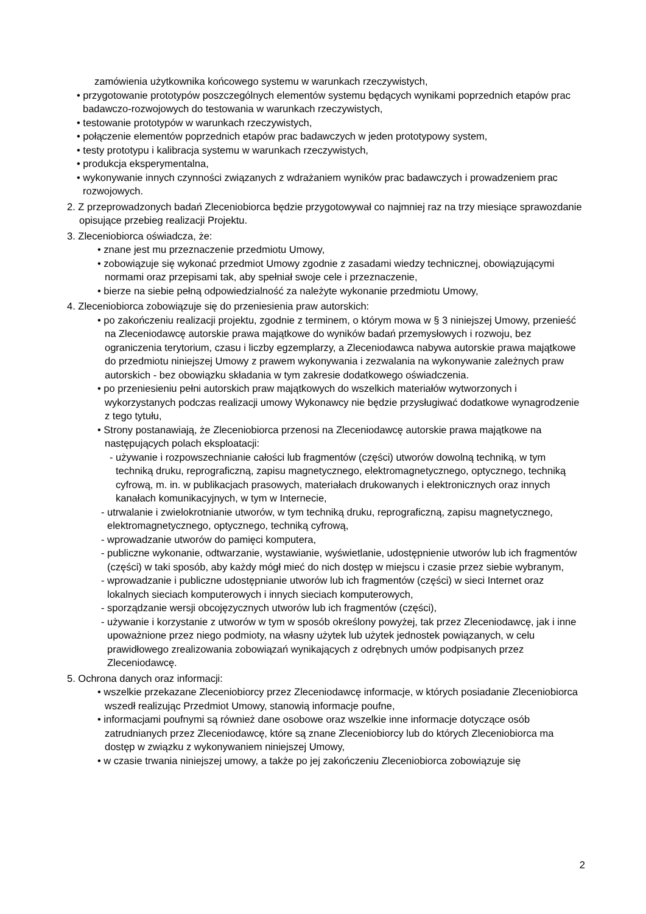zamówienia użytkownika końcowego systemu w warunkach rzeczywistych,
• przygotowanie prototypów poszczególnych elementów systemu będących wynikami poprzednich etapów prac badawczo-rozwojowych do testowania w warunkach rzeczywistych,
• testowanie prototypów w warunkach rzeczywistych,
• połączenie elementów poprzednich etapów prac badawczych w jeden prototypowy system,
• testy prototypu i kalibracja systemu w warunkach rzeczywistych,
• produkcja eksperymentalna,
• wykonywanie innych czynności związanych z wdrażaniem wyników prac badawczych i prowadzeniem prac rozwojowych.
2. Z przeprowadzonych badań Zleceniobiorca będzie przygotowywał co najmniej raz na trzy miesiące sprawozdanie opisujące przebieg realizacji Projektu.
3. Zleceniobiorca oświadcza, że:
• znane jest mu przeznaczenie przedmiotu Umowy,
• zobowiązuje się wykonać przedmiot Umowy zgodnie z zasadami wiedzy technicznej, obowiązującymi normami oraz przepisami tak, aby spełniał swoje cele i przeznaczenie,
• bierze na siebie pełną odpowiedzialność za należyte wykonanie przedmiotu Umowy,
4. Zleceniobiorca zobowiązuje się do przeniesienia praw autorskich:
• po zakończeniu realizacji projektu, zgodnie z terminem, o którym mowa w § 3 niniejszej Umowy, przenieść na Zleceniodawcę autorskie prawa majątkowe do wyników badań przemysłowych i rozwoju, bez ograniczenia terytorium, czasu i liczby egzemplarzy, a Zleceniodawca nabywa autorskie prawa majątkowe do przedmiotu niniejszej Umowy z prawem wykonywania i zezwalania na wykonywanie zależnych praw autorskich - bez obowiązku składania w tym zakresie dodatkowego oświadczenia.
• po przeniesieniu pełni autorskich praw majątkowych do wszelkich materiałów wytworzonych i wykorzystanych podczas realizacji umowy Wykonawcy nie będzie przysługiwać dodatkowe wynagrodzenie z tego tytułu,
• Strony postanawiają, że Zleceniobiorca przenosi na Zleceniodawcę autorskie prawa majątkowe na następujących polach eksploatacji:
- używanie i rozpowszechnianie całości lub fragmentów (części) utworów dowolną techniką, w tym techniką druku, reprograficzną, zapisu magnetycznego, elektromagnetycznego, optycznego, techniką cyfrową, m. in. w publikacjach prasowych, materiałach drukowanych i elektronicznych oraz innych kanałach komunikacyjnych, w tym w Internecie,
- utrwalanie i zwielokrotnianie utworów, w tym techniką druku, reprograficzną, zapisu magnetycznego, elektromagnetycznego, optycznego, techniką cyfrową,
- wprowadzanie utworów do pamięci komputera,
- publiczne wykonanie, odtwarzanie, wystawianie, wyświetlanie, udostępnienie utworów lub ich fragmentów (części) w taki sposób, aby każdy mógł mieć do nich dostęp w miejscu i czasie przez siebie wybranym,
- wprowadzanie i publiczne udostępnianie utworów lub ich fragmentów (części) w sieci Internet oraz lokalnych sieciach komputerowych i innych sieciach komputerowych,
- sporządzanie wersji obcojęzycznych utworów lub ich fragmentów (części),
- używanie i korzystanie z utworów w tym w sposób określony powyżej, tak przez Zleceniodawcę, jak i inne upoważnione przez niego podmioty, na własny użytek lub użytek jednostek powiązanych, w celu prawidłowego zrealizowania zobowiązań wynikających z odrębnych umów podpisanych przez Zleceniodawcę.
5. Ochrona danych oraz informacji:
• wszelkie przekazane Zleceniobiorcy przez Zleceniodawcę informacje, w których posiadanie Zleceniobiorca wszedł realizując Przedmiot Umowy, stanowią informacje poufne,
• informacjami poufnymi są również dane osobowe oraz wszelkie inne informacje dotyczące osób zatrudnianych przez Zleceniodawcę, które są znane Zleceniobiorcy lub do których Zleceniobiorca ma dostęp w związku z wykonywaniem niniejszej Umowy,
• w czasie trwania niniejszej umowy, a także po jej zakończeniu Zleceniobiorca zobowiązuje się
2